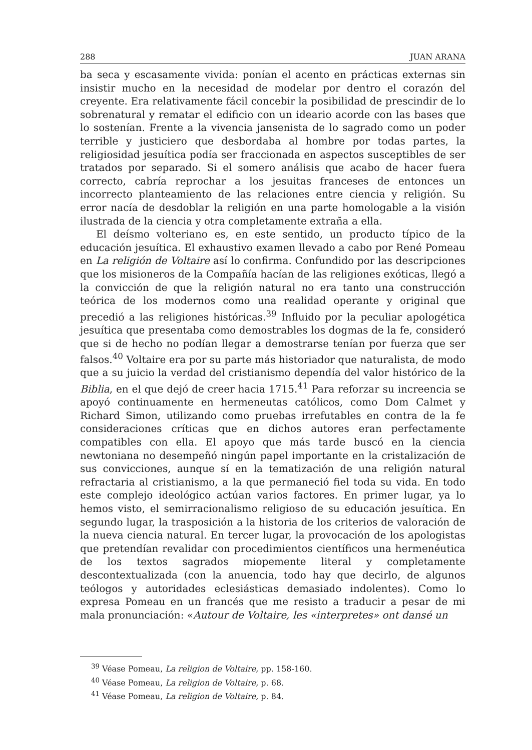288 JUAN ARANA
ba seca y escasamente vivida: ponían el acento en prácticas externas sin insistir mucho en la necesidad de modelar por dentro el corazón del creyente. Era relativamente fácil concebir la posibilidad de prescindir de lo sobrenatural y rematar el edificio con un ideario acorde con las bases que lo sostenían. Frente a la vivencia jansenista de lo sagrado como un poder terrible y justiciero que desbordaba al hombre por todas partes, la religiosidad jesuítica podía ser fraccionada en aspectos susceptibles de ser tratados por separado. Si el somero análisis que acabo de hacer fuera correcto, cabría reprochar a los jesuitas franceses de entonces un incorrecto planteamiento de las relaciones entre ciencia y religión. Su error nacía de desdoblar la religión en una parte homologable a la visión ilustrada de la ciencia y otra completamente extraña a ella.
El deísmo volteriano es, en este sentido, un producto típico de la educación jesuítica. El exhaustivo examen llevado a cabo por René Pomeau en La religión de Voltaire así lo confirma. Confundido por las descripciones que los misioneros de la Compañía hacían de las religiones exóticas, llegó a la convicción de que la religión natural no era tanto una construcción teórica de los modernos como una realidad operante y original que precedió a las religiones históricas.<sup>39</sup> Influido por la peculiar apologética jesuítica que presentaba como demostrables los dogmas de la fe, consideró que si de hecho no podían llegar a demostrarse tenían por fuerza que ser falsos.<sup>40</sup> Voltaire era por su parte más historiador que naturalista, de modo que a su juicio la verdad del cristianismo dependía del valor histórico de la Biblia, en el que dejó de creer hacia 1715.<sup>41</sup> Para reforzar su increencia se apoyó continuamente en hermeneutas católicos, como Dom Calmet y Richard Simon, utilizando como pruebas irrefutables en contra de la fe consideraciones críticas que en dichos autores eran perfectamente compatibles con ella. El apoyo que más tarde buscó en la ciencia newtoniana no desempeñó ningún papel importante en la cristalización de sus convicciones, aunque sí en la tematización de una religión natural refractaria al cristianismo, a la que permaneció fiel toda su vida. En todo este complejo ideológico actúan varios factores. En primer lugar, ya lo hemos visto, el semirracionalismo religioso de su educación jesuítica. En segundo lugar, la trasposición a la historia de los criterios de valoración de la nueva ciencia natural. En tercer lugar, la provocación de los apologistas que pretendían revalidar con procedimientos científicos una hermenéutica de los textos sagrados miopemente literal y completamente descontextualizada (con la anuencia, todo hay que decirlo, de algunos teólogos y autoridades eclesiásticas demasiado indolentes). Como lo expresa Pomeau en un francés que me resisto a traducir a pesar de mi mala pronunciación: «Autour de Voltaire, les «interpretes» ont dansé un
<sup>39</sup> Véase Pomeau, La religion de Voltaire, pp. 158-160.
<sup>40</sup> Véase Pomeau, La religion de Voltaire, p. 68.
<sup>41</sup> Véase Pomeau, La religion de Voltaire, p. 84.